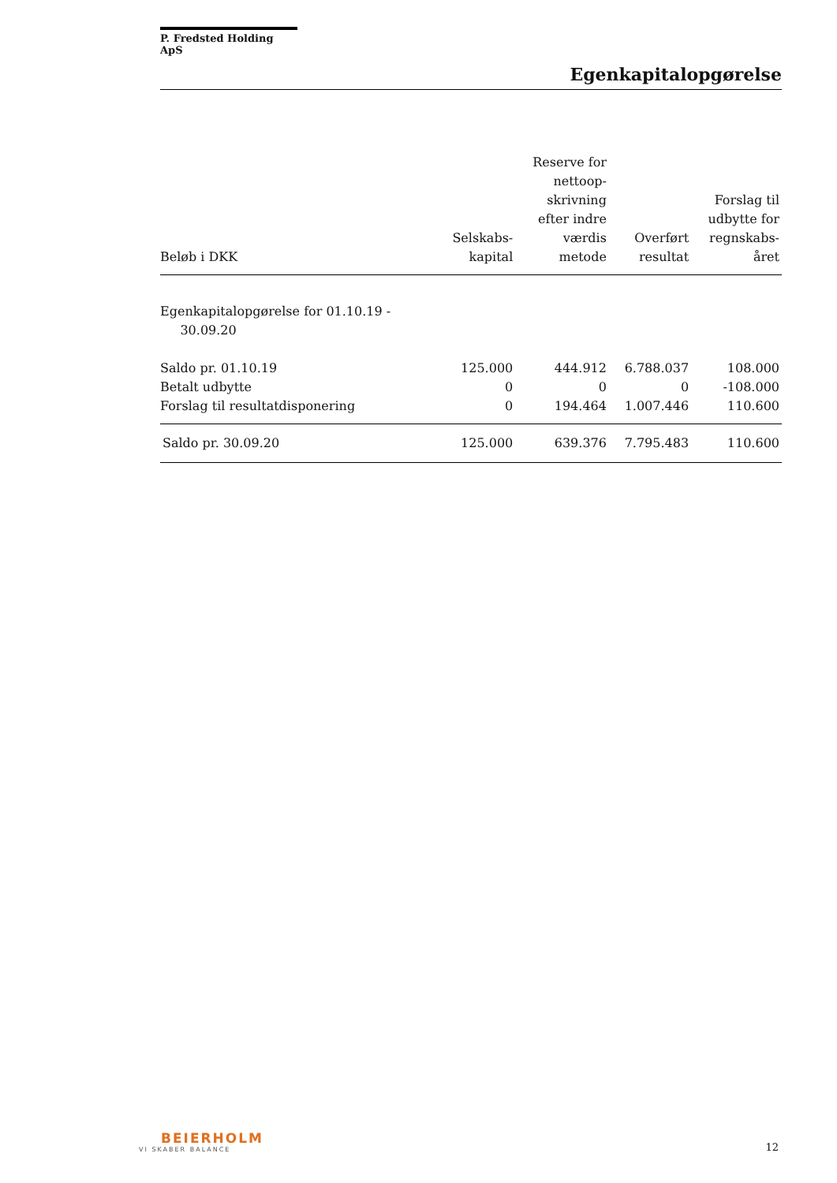P. Fredsted Holding ApS
Egenkapitalopgørelse
| Beløb i DKK | Selskabs- kapital | Reserve for nettoop- skrivning efter indre værdis metode | Overført resultat | Forslag til udbytte for regnskabs- året |
| --- | --- | --- | --- | --- |
| Egenkapitalopgørelse for 01.10.19 - 30.09.20 | | | | |
| Saldo pr. 01.10.19 | 125.000 | 444.912 | 6.788.037 | 108.000 |
| Betalt udbytte | 0 | 0 | 0 | -108.000 |
| Forslag til resultatdisponering | 0 | 194.464 | 1.007.446 | 110.600 |
| Saldo pr. 30.09.20 | 125.000 | 639.376 | 7.795.483 | 110.600 |
BEIERHOLM
VI SKABER BALANCE
12